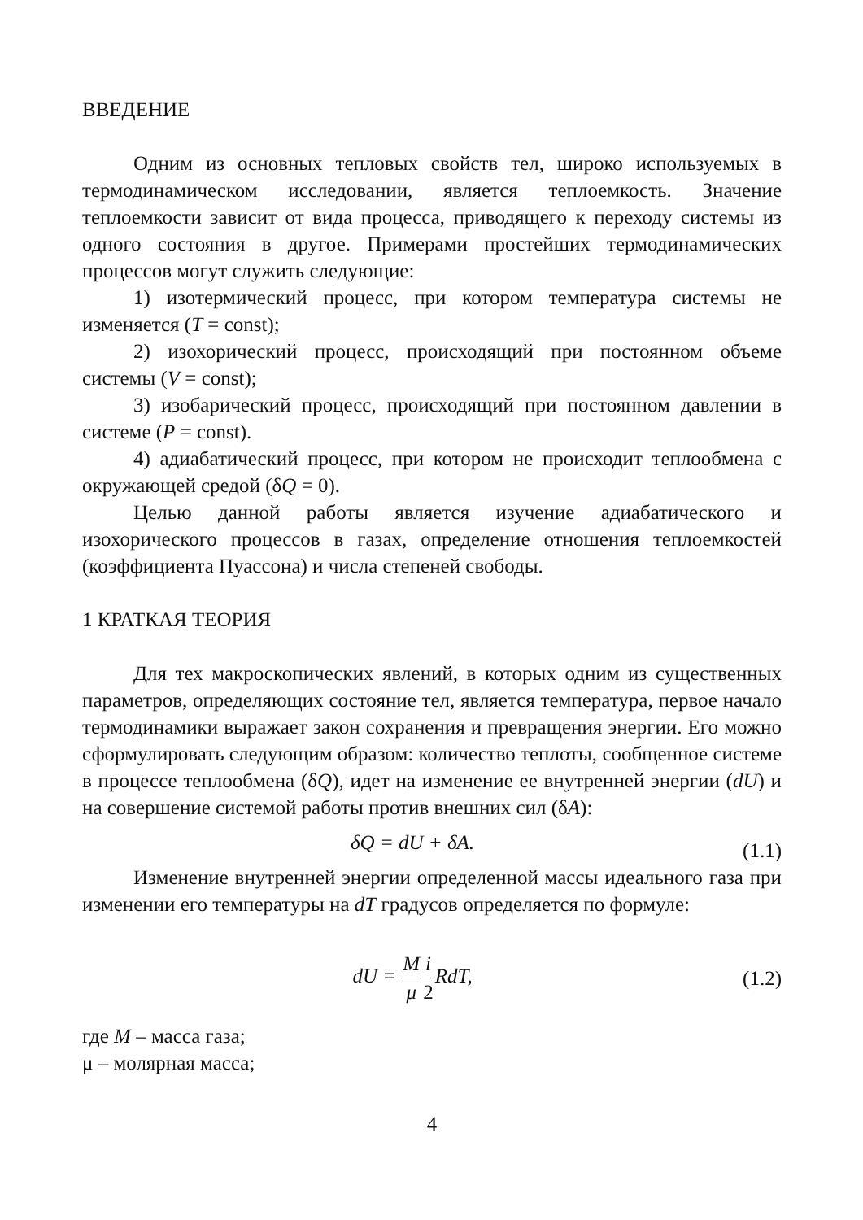ВВЕДЕНИЕ
Одним из основных тепловых свойств тел, широко используемых в термодинамическом исследовании, является теплоемкость. Значение теплоемкости зависит от вида процесса, приводящего к переходу системы из одного состояния в другое. Примерами простейших термодинамических процессов могут служить следующие:
1) изотермический процесс, при котором температура системы не изменяется (T = const);
2) изохорический процесс, происходящий при постоянном объеме системы (V = const);
3) изобарический процесс, происходящий при постоянном давлении в системе (P = const).
4) адиабатический процесс, при котором не происходит теплообмена с окружающей средой (δQ = 0).
Целью данной работы является изучение адиабатического и изохорического процессов в газах, определение отношения теплоемкостей (коэффициента Пуассона) и числа степеней свободы.
1 КРАТКАЯ ТЕОРИЯ
Для тех макроскопических явлений, в которых одним из существенных параметров, определяющих состояние тел, является температура, первое начало термодинамики выражает закон сохранения и превращения энергии. Его можно сформулировать следующим образом: количество теплоты, сообщенное системе в процессе теплообмена (δQ), идет на изменение ее внутренней энергии (dU) и на совершение системой работы против внешних сил (δA):
δQ = dU + δA. (1.1)
Изменение внутренней энергии определенной массы идеального газа при изменении его температуры на dT градусов определяется по формуле:
dU = M μ i 2 RdT, (1.2)
где M – масса газа;
μ – молярная масса;
4